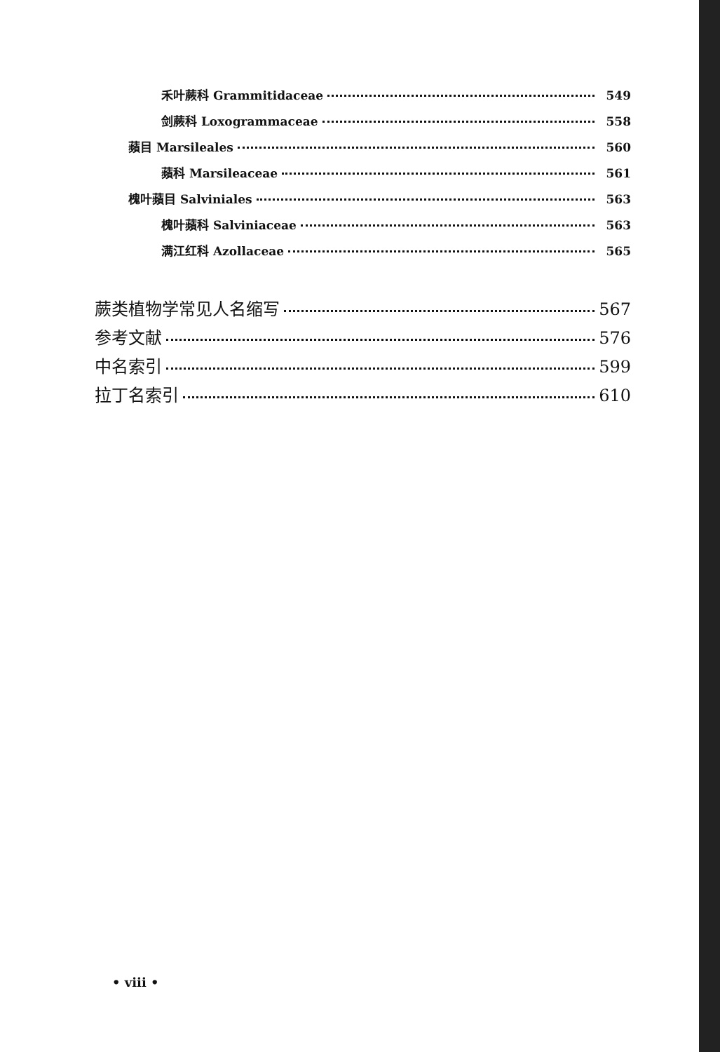禾叶蕨科 Grammitidaceae 549
剑蕨科 Loxogrammaceae 558
蘋目 Marsileales 560
蘋科 Marsileaceae 561
槐叶蘋目 Salviniales 563
槐叶蘋科 Salviniaceae 563
满江红科 Azollaceae 565
蕨类植物学常见人名缩写 567
参考文献 576
中名索引 599
拉丁名索引 610
• viii •